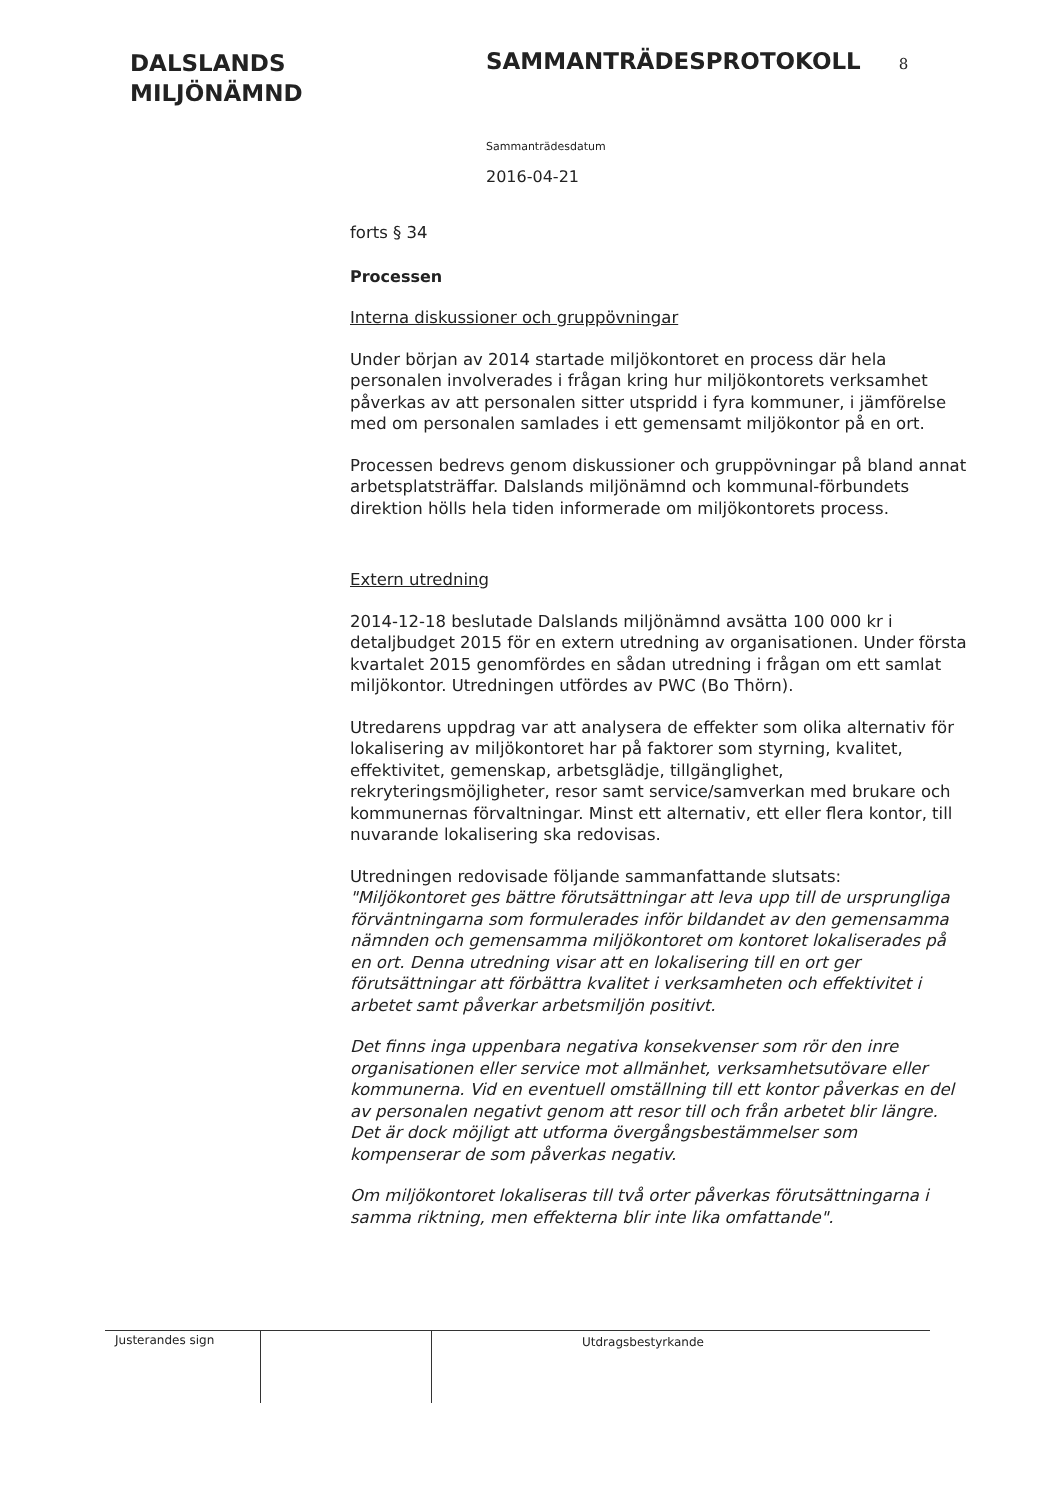DALSLANDS
MILJÖNÄMND
SAMMANTRÄDESPROTOKOLL 8
Sammanträdesdatum
2016-04-21
forts § 34
Processen
Interna diskussioner och gruppövningar
Under början av 2014 startade miljökontoret en process där hela personalen involverades i frågan kring hur miljökontorets verksamhet påverkas av att personalen sitter utspridd i fyra kommuner, i jämförelse med om personalen samlades i ett gemensamt miljökontor på en ort.
Processen bedrevs genom diskussioner och gruppövningar på bland annat arbetsplatsträffar. Dalslands miljönämnd och kommunal-förbundets direktion hölls hela tiden informerade om miljökontorets process.
Extern utredning
2014-12-18 beslutade Dalslands miljönämnd avsätta 100 000 kr i detaljbudget 2015 för en extern utredning av organisationen. Under första kvartalet 2015 genomfördes en sådan utredning i frågan om ett samlat miljökontor. Utredningen utfördes av PWC (Bo Thörn).
Utredarens uppdrag var att analysera de effekter som olika alternativ för lokalisering av miljökontoret har på faktorer som styrning, kvalitet, effektivitet, gemenskap, arbetsglädje, tillgänglighet, rekryteringsmöjligheter, resor samt service/samverkan med brukare och kommunernas förvaltningar. Minst ett alternativ, ett eller flera kontor, till nuvarande lokalisering ska redovisas.
Utredningen redovisade följande sammanfattande slutsats:
"Miljökontoret ges bättre förutsättningar att leva upp till de ursprungliga förväntningarna som formulerades inför bildandet av den gemensamma nämnden och gemensamma miljökontoret om kontoret lokaliserades på en ort. Denna utredning visar att en lokalisering till en ort ger förutsättningar att förbättra kvalitet i verksamheten och effektivitet i arbetet samt påverkar arbetsmiljön positivt.
Det finns inga uppenbara negativa konsekvenser som rör den inre organisationen eller service mot allmänhet, verksamhetsutövare eller kommunerna. Vid en eventuell omställning till ett kontor påverkas en del av personalen negativt genom att resor till och från arbetet blir längre. Det är dock möjligt att utforma övergångsbestämmelser som kompenserar de som påverkas negativ.
Om miljökontoret lokaliseras till två orter påverkas förutsättningarna i samma riktning, men effekterna blir inte lika omfattande".
Justerandes sign
Utdragsbestyrkande